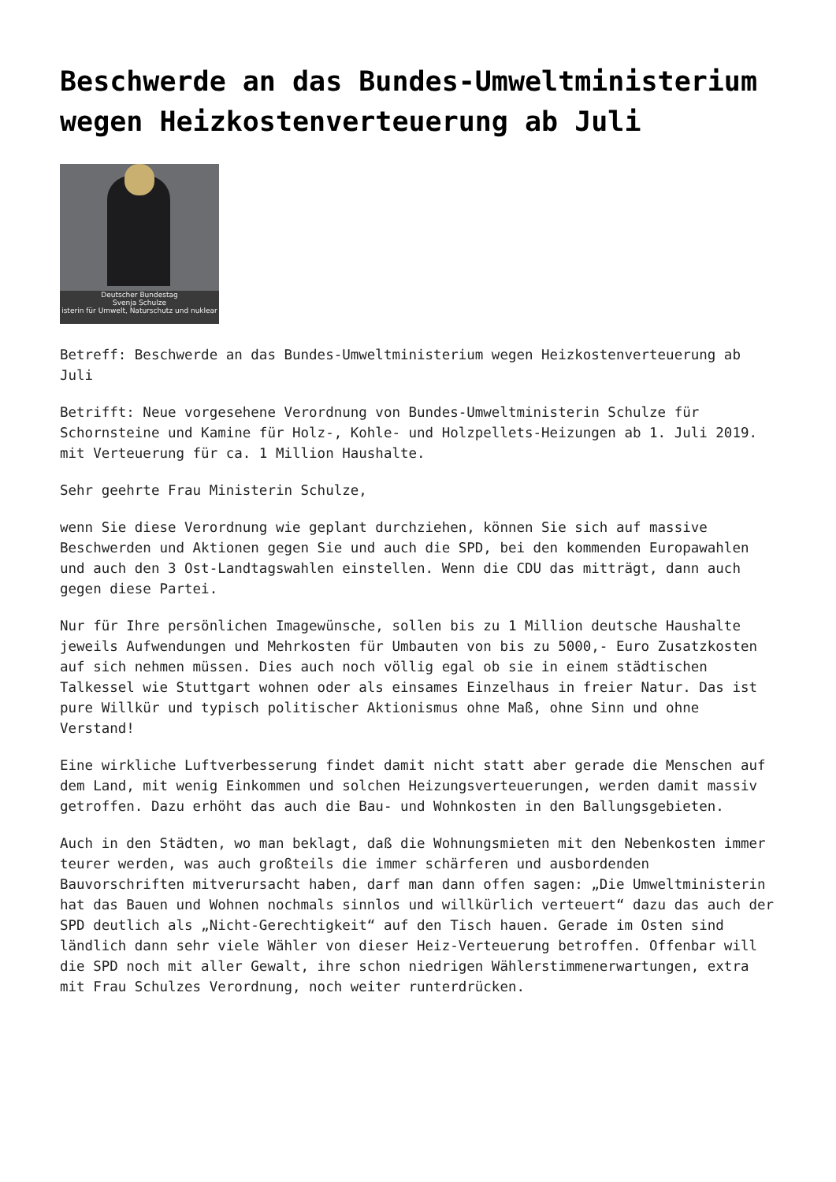Beschwerde an das Bundes-Umweltministerium wegen Heizkostenverteuerung ab Juli
Deutscher Bundestag
Svenja Schulze
isterin für Umwelt, Naturschutz und nuklear
Betreff: Beschwerde an das Bundes-Umweltministerium wegen Heizkostenverteuerung ab Juli
Betrifft: Neue vorgesehene Verordnung von Bundes-Umweltministerin Schulze für Schornsteine und Kamine für Holz-, Kohle- und Holzpellets-Heizungen ab 1. Juli 2019. mit Verteuerung für ca. 1 Million Haushalte.
Sehr geehrte Frau Ministerin Schulze,
wenn Sie diese Verordnung wie geplant durchziehen, können Sie sich auf massive Beschwerden und Aktionen gegen Sie und auch die SPD, bei den kommenden Europawahlen und auch den 3 Ost-Landtagswahlen einstellen. Wenn die CDU das mitträgt, dann auch gegen diese Partei.
Nur für Ihre persönlichen Imagewünsche, sollen bis zu 1 Million deutsche Haushalte jeweils Aufwendungen und Mehrkosten für Umbauten von bis zu 5000,- Euro Zusatzkosten auf sich nehmen müssen. Dies auch noch völlig egal ob sie in einem städtischen Talkessel wie Stuttgart wohnen oder als einsames Einzelhaus in freier Natur. Das ist pure Willkür und typisch politischer Aktionismus ohne Maß, ohne Sinn und ohne Verstand!
Eine wirkliche Luftverbesserung findet damit nicht statt aber gerade die Menschen auf dem Land, mit wenig Einkommen und solchen Heizungsverteuerungen, werden damit massiv getroffen. Dazu erhöht das auch die Bau- und Wohnkosten in den Ballungsgebieten.
Auch in den Städten, wo man beklagt, daß die Wohnungsmieten mit den Nebenkosten immer teurer werden, was auch großteils die immer schärferen und ausbordenden Bauvorschriften mitverursacht haben, darf man dann offen sagen: „Die Umweltministerin hat das Bauen und Wohnen nochmals sinnlos und willkürlich verteuert“ dazu das auch der SPD deutlich als „Nicht-Gerechtigkeit“ auf den Tisch hauen. Gerade im Osten sind ländlich dann sehr viele Wähler von dieser Heiz-Verteuerung betroffen. Offenbar will die SPD noch mit aller Gewalt, ihre schon niedrigen Wählerstimmenerwartungen, extra mit Frau Schulzes Verordnung, noch weiter runterdrücken.